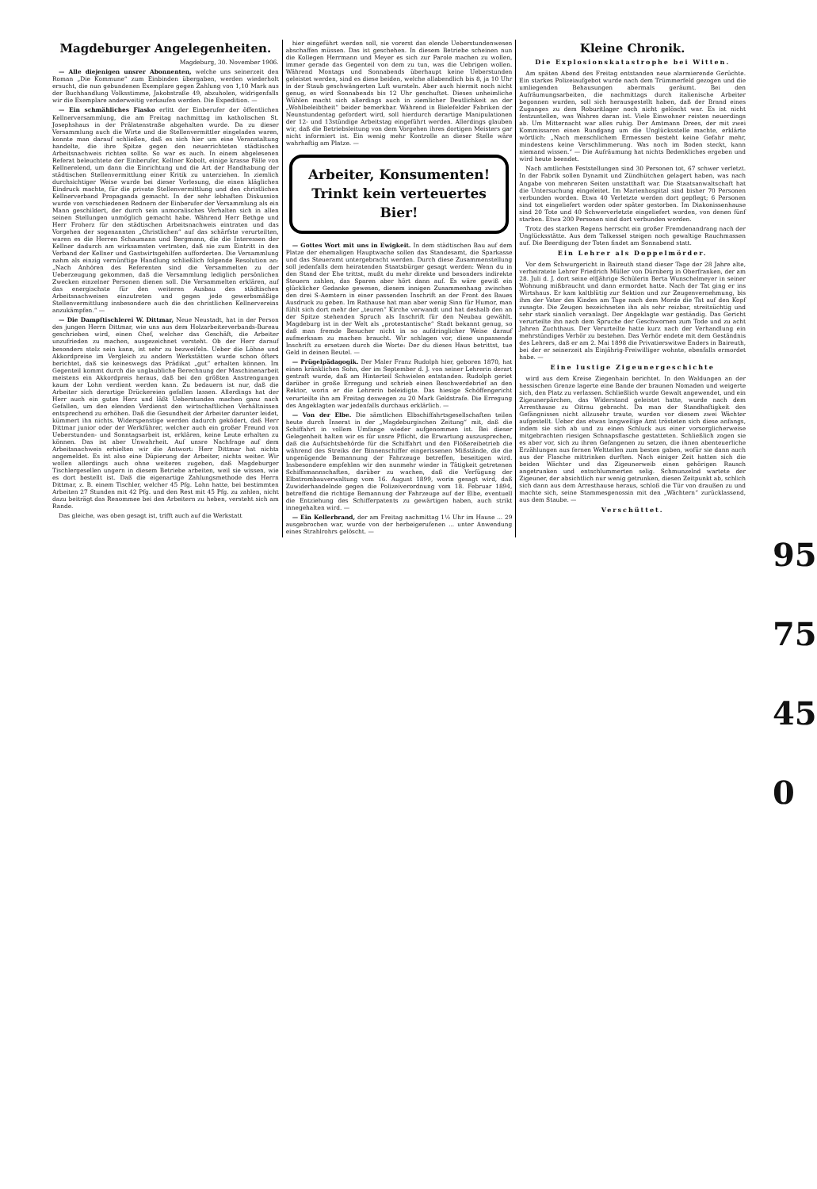Magdeburger Angelegenheiten.
Magdeburg, 30. November 1906.
— Alle diejenigen unsrer Abonnenten, welche uns seinerzeit den Roman „Die Kommune“ zum Einbinden übergaben, werden wiederholt ersucht, die nun gebundenen Exemplare gegen Zahlung von 1,10 Mark aus der Buchhandlung Volksstimme, Jakobstraße 49, abzuholen, widrigenfalls wir die Exemplare anderweitig verkaufen werden. Die Expedition. —
— Ein schmähliches Fiasko erlitt der Einberufer der öffentlichen Kellnerversammlung, die am Freitag nachmittag im katholischen St. Josephshaus in der Prälatenstraße abgehalten wurde. Da zu dieser Versammlung auch die Wirte und die Stellenvermittler eingeladen waren, konnte man darauf schließen, daß es sich hier um eine Veranstaltung handelte, die ihre Spitze gegen den neuerrichteten städtischen Arbeitsnachweis richten sollte. So war es auch. In einem abgelesenen Referat beleuchtete der Einberufer, Kellner Kobolt, einige krasse Fälle von Kellnerelend, um dann die Einrichtung und die Art der Handhabung der städtischen Stellenvermittlung einer Kritik zu unterziehen. In ziemlich durchsichtiger Weise wurde bei dieser Vorlesung, die einen kläglichen Eindruck machte, für die private Stellenvermittlung und den christlichen Kellnerverband Propaganda gemacht. In der sehr lebhaften Diskussion wurde von verschiedenen Rednern der Einberufer der Versammlung als ein Mann geschildert, der durch sein unmoralisches Verhalten sich in allen seinen Stellungen unmöglich gemacht habe. Während Herr Bethge und Herr Froherz für den städtischen Arbeitsnachweis eintraten und das Vorgehen der sogenannten „Christlichen“ auf das schärfste verurteilten, waren es die Herren Schaumann und Bergmann, die die Interessen der Kellner dadurch am wirksamsten vertraten, daß sie zum Eintritt in den Verband der Kellner und Gastwirtsgehilfen aufforderten. Die Versammlung nahm als einzig vernünftige Handlung schließlich folgende Resolution an: „Nach Anhören des Referenten sind die Versammelten zu der Ueberzeugung gekommen, daß die Versammlung lediglich persönlichen Zwecken einzelner Personen dienen soll. Die Versammelten erklären, auf das energischste für den weiteren Ausbau des städtischen Arbeitsnachweises einzutreten und gegen jede gewerbsmäßige Stellenvermittlung insbesondere auch die des christlichen Kellnervereins anzukämpfen.“ —
— Die Dampftischlerei W. Dittmar, Neue Neustadt, hat in der Person des jungen Herrn Dittmar, wie uns aus dem Holzarbeiterverbands-Bureau geschrieben wird, einen Chef, welcher das Geschäft, die Arbeiter unzufrieden zu machen, ausgezeichnet versteht. Ob der Herr darauf besonders stolz sein kann, ist sehr zu bezweifeln. Ueber die Löhne und Akkordpreise im Vergleich zu andern Werkstätten wurde schon öfters berichtet, daß sie keineswegs das Prädikat „gut“ erhalten können. Im Gegenteil kommt durch die unglaubliche Berechnung der Maschinenarbeit meistens ein Akkordpreis heraus, daß bei den größten Anstrengungen kaum der Lohn verdient werden kann. Zu bedauern ist nur, daß die Arbeiter sich derartige Drückereien gefallen lassen. Allerdings hat der Herr auch ein gutes Herz und läßt Ueberstunden machen ganz nach Gefallen, um den elenden Verdienst den wirtschaftlichen Verhältnissen entsprechend zu erhöhen. Daß die Gesundheit der Arbeiter darunter leidet, kümmert ihn nichts. Widerspenstige werden dadurch geködert, daß Herr Dittmar junior oder der Werkführer, welcher auch ein großer Freund von Ueberstunden- und Sonntagsarbeit ist, erklären, keine Leute erhalten zu können. Das ist aber Unwahrheit. Auf unsre Nachfrage auf dem Arbeitsnachweis erhielten wir die Antwort: Herr Dittmar hat nichts angemeldet. Es ist also eine Düpierung der Arbeiter, nichts weiter. Wir wollen allerdings auch ohne weiteres zugeben, daß Magdeburger Tischlergesellen ungern in diesem Betriebe arbeiten, weil sie wissen, wie es dort bestellt ist. Daß die eigenartige Zahlungsmethode des Herrn Dittmar, z. B. einem Tischler, welcher 45 Pfg. Lohn hatte, bei bestimmten Arbeiten 27 Stunden mit 42 Pfg. und den Rest mit 45 Pfg. zu zahlen, nicht dazu beiträgt das Renommee bei den Arbeitern zu heben, versteht sich am Rande.
Das gleiche, was oben gesagt ist, trifft auch auf die Werkstatt
hier eingeführt werden soll, sie vorerst das elende Ueberstundenwesen abschaffen müssen. Das ist geschehen. In diesem Betriebe scheinen nun die Kollegen Herrmann und Meyer es sich zur Parole machen zu wollen, immer gerade das Gegenteil von dem zu tun, was die Uebrigen wollen. Während Montags und Sonnabends überhaupt keine Ueberstunden geleistet werden, sind es diese beiden, welche allabendlich bis 8, ja 10 Uhr in der Staub geschwängerten Luft wursteln. Aber auch hiermit noch nicht genug, es wird Sonnabends bis 12 Uhr geschuftet. Dieses unheimliche Wühlen macht sich allerdings auch in ziemlicher Deutlichkeit an der „Wohlbeleibtheit“ beider bemerkbar. Während in Bielefelder Fabriken der Neunstundentag gefordert wird, soll hierdurch derartige Manipulationen der 12- und 13stündige Arbeitstag eingeführt werden. Allerdings glauben wir, daß die Betriebsleitung von dem Vorgehen ihres dortigen Meisters gar nicht informiert ist. Ein wenig mehr Kontrolle an dieser Stelle wäre wahrhaftig am Platze. —
Arbeiter, Konsumenten!
Trinkt kein verteuertes Bier!
— Gottes Wort mit uns in Ewigkeit. In dem städtischen Bau auf dem Platze der ehemaligen Hauptwache sollen das Standesamt, die Sparkasse und das Steueramt untergebracht werden. Durch diese Zusammenstellung soll jedenfalls dem heiratenden Staatsbürger gesagt werden: Wenn du in den Stand der Ehe trittst, mußt du mehr direkte und besonders indirekte Steuern zahlen, das Sparen aber hört dann auf. Es wäre gewiß ein glücklicher Gedanke gewesen, diesem innigen Zusammenhang zwischen den drei S-Aemtern in einer passenden Inschrift an der Front des Baues Ausdruck zu geben. Im Rathause hat man aber wenig Sinn für Humor, man fühlt sich dort mehr der „teuren“ Kirche verwandt und hat deshalb den an der Spitze stehenden Spruch als Inschrift für den Neubau gewählt. Magdeburg ist in der Welt als „protestantische“ Stadt bekannt genug, so daß man fremde Besucher nicht in so aufdringlicher Weise darauf aufmerksam zu machen braucht. Wir schlagen vor, diese unpassende Inschrift zu ersetzen durch die Worte: Der du dieses Haus betrittst, tue Geld in deinen Beutel. —
— Prügelpädagogik. Der Maler Franz Rudolph hier, geboren 1870, hat einen kränklichen Sohn, der im September d. J. von seiner Lehrerin derart gestraft wurde, daß am Hinterteil Schwielen entstanden. Rudolph geriet darüber in große Erregung und schrieb einen Beschwerdebrief an den Rektor, worin er die Lehrerin beleidigte. Das hiesige Schöffengericht verurteilte ihn am Freitag deswegen zu 20 Mark Geldstrafe. Die Erregung des Angeklagten war jedenfalls durchaus erklärlich. —
— Von der Elbe. Die sämtlichen Elbschiffahrtsgesellschaften teilen heute durch Inserat in der „Magdeburgischen Zeitung“ mit, daß die Schiffahrt in vollem Umfange wieder aufgenommen ist. Bei dieser Gelegenheit halten wir es für unsre Pflicht, die Erwartung auszusprechen, daß die Aufsichtsbehörde für die Schiffahrt und den Flößereibetrieb die während des Streiks der Binnenschiffer eingerissenen Mißstände, die die ungenügende Bemannung der Fahrzeuge betreffen, beseitigen wird. Insbesondere empfehlen wir den nunmehr wieder in Tätigkeit getretenen Schiffsmannschaften, darüber zu wachen, daß die Verfügung der Elbstrombauverwaltung vom 16. August 1899, worin gesagt wird, daß Zuwiderhandelnde gegen die Polizeiverordnung vom 18. Februar 1894, betreffend die richtige Bemannung der Fahrzeuge auf der Elbe, eventuell die Entziehung des Schifferpatents zu gewärtigen haben, auch strikt innegehalten wird. —
— Ein Kellerbrand, der am Freitag nachmittag 1½ Uhr im Hause ... 29 ausgebrochen war, wurde von der herbeigerufenen ... unter Anwendung eines Strahlrohrs gelöscht. —
Kleine Chronik.
Die Explosionskatastrophe bei Witten.
Am späten Abend des Freitag entstanden neue alarmierende Gerüchte. Ein starkes Polizeiaufgebot wurde nach dem Trümmerfeld gezogen und die umliegenden Behausungen abermals geräumt. Bei den Aufräumungsarbeiten, die nachmittags durch italienische Arbeiter begonnen wurden, soll sich herausgestellt haben, daß der Brand eines Zuganges zu dem Roburitlager noch nicht gelöscht war. Es ist nicht festzustellen, was Wahres daran ist. Viele Einwohner reisten neuerdings ab. Um Mitternacht war alles ruhig. Der Amtmann Drees, der mit zwei Kommissaren einen Rundgang um die Unglücksstelle machte, erklärte wörtlich: „Nach menschlichem Ermessen besteht keine Gefahr mehr, mindestens keine Verschlimmerung. Was noch im Boden steckt, kann niemand wissen.“ — Die Aufräumung hat nichts Bedenkliches ergeben und wird heute beendet.
Nach amtlichen Feststellungen sind 30 Personen tot, 67 schwer verletzt. In der Fabrik sollen Dynamit und Zündhütchen gelagert haben, was nach Angabe von mehreren Seiten unstatthaft war. Die Staatsanwaltschaft hat die Untersuchung eingeleitet. Im Marienhospital sind bisher 70 Personen verbunden worden. Etwa 40 Verletzte werden dort gepflegt; 6 Personen sind tot eingeliefert worden oder später gestorben. Im Diakonissenhause sind 20 Tote und 40 Schwerverletzte eingeliefert worden, von denen fünf starben. Etwa 200 Personen sind dort verbunden worden.
Trotz des starken Regens herrscht ein großer Fremdenandrang nach der Unglücksstätte. Aus dem Talkessel steigen noch gewaltige Rauchmassen auf. Die Beerdigung der Toten findet am Sonnabend statt.
Ein Lehrer als Doppelmörder.
Vor dem Schwurgericht in Baireuth stand dieser Tage der 28 Jahre alte, verheiratete Lehrer Friedrich Müller von Dürnberg in Oberfranken, der am 28. Juli d. J. dort seine elfjährige Schülerin Berta Wunschelmeyer in seiner Wohnung mißbraucht und dann ermordet hatte. Nach der Tat ging er ins Wirtshaus. Er kam kaltblütig zur Sektion und zur Zeugenvernehmung, bis ihm der Vater des Kindes am Tage nach dem Morde die Tat auf den Kopf zusagte. Die Zeugen bezeichneten ihn als sehr reizbar, streitsüchtig und sehr stark sinnlich veranlagt. Der Angeklagte war geständig. Das Gericht verurteilte ihn nach dem Spruche der Geschwornen zum Tode und zu acht Jahren Zuchthaus. Der Verurteilte hatte kurz nach der Verhandlung ein mehrstündiges Verhör zu bestehen. Das Verhör endete mit dem Geständnis des Lehrers, daß er am 2. Mai 1898 die Privatierswitwe Enders in Baireuth, bei der er seinerzeit als Einjährig-Freiwilliger wohnte, ebenfalls ermordet habe. —
Eine lustige Zigeunergeschichte
wird aus dem Kreise Ziegenhain berichtet. In den Waldungen an der hessischen Grenze lagerte eine Bande der braunen Nomaden und weigerte sich, den Platz zu verlassen. Schließlich wurde Gewalt angewendet, und ein Zigeunerpärchen, das Widerstand geleistet hatte, wurde nach dem Arresthause zu Oitrau gebracht. Da man der Standhaftigkeit des Gefängnisses nicht allzusehr traute, wurden vor diesem zwei Wächter aufgestellt. Ueber das etwas langweilige Amt trösteten sich diese anfangs, indem sie sich ab und zu einen Schluck aus einer vorsorglicherweise mitgebrachten riesigen Schnapsflasche gestatteten. Schließlich zogen sie es aber vor, sich zu ihren Gefangenen zu setzen, die ihnen abenteuerliche Erzählungen aus fernen Weltteilen zum besten gaben, wofür sie dann auch aus der Flasche mittrinken durften. Nach einiger Zeit hatten sich die beiden Wächter und das Zigeunerweib einen gehörigen Rausch angetrunken und entschlummerten selig. Schmunzelnd wartete der Zigeuner, der absichtlich nur wenig getrunken, diesen Zeitpunkt ab, schlich sich dann aus dem Arresthause heraus, schloß die Tür von draußen zu und machte sich, seine Stammesgenossin mit den „Wächtern“ zurücklassend, aus dem Staube. —
Verschüttet.
95
75
45
0